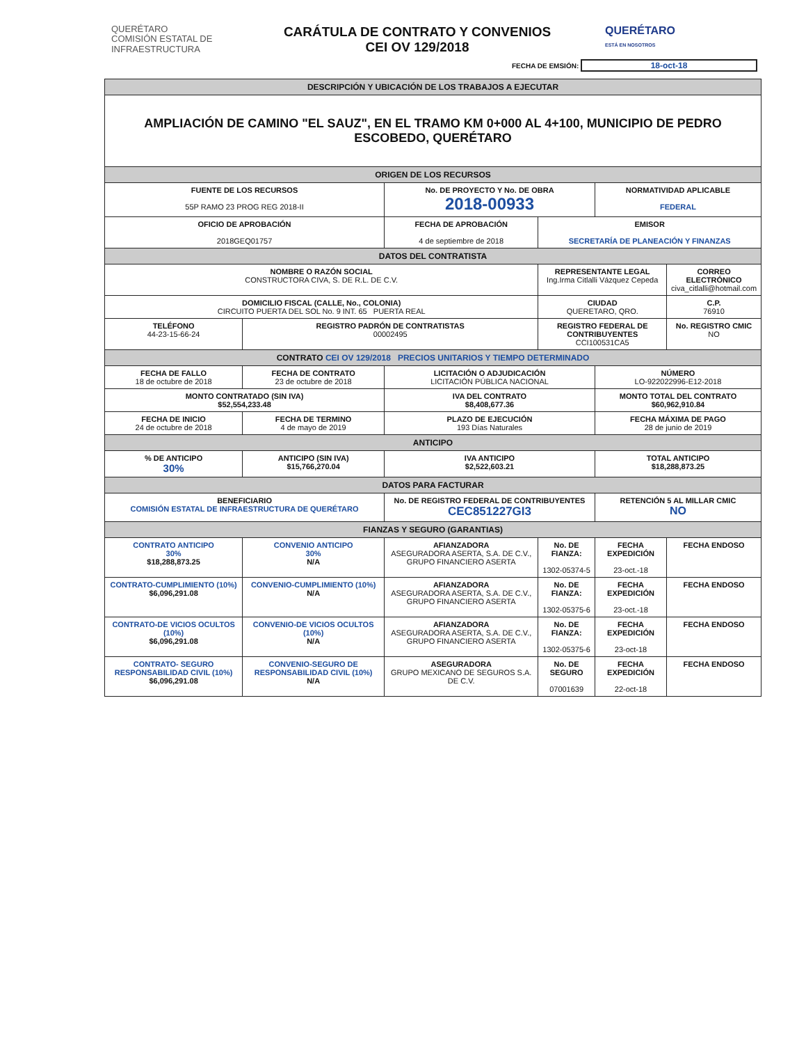QUERÉTARO
COMISIÓN ESTATAL DE
INFRAESTRUCTURA
CARÁTULA DE CONTRATO Y CONVENIOS
CEI OV 129/2018
QUERÉTARO
ESTÁ EN NOSOTROS
FECHA DE EMSIÓN: 18-oct-18
| DESCRIPCIÓN Y UBICACIÓN DE LOS TRABAJOS A EJECUTAR | | | | | |
| AMPLIACIÓN DE CAMINO "EL SAUZ", EN EL TRAMO KM 0+000 AL 4+100, MUNICIPIO DE PEDRO ESCOBEDO, QUERÉTARO | | | | | |
| ORIGEN DE LOS RECURSOS | | | | | |
| FUENTE DE LOS RECURSOS 55P RAMO 23 PROG REG 2018-II | | No. DE PROYECTO Y No. DE OBRA 2018-00933 | | NORMATIVIDAD APLICABLE FEDERAL | |
| OFICIO DE APROBACIÓN 2018GEQ01757 | | FECHA DE APROBACIÓN 4 de septiembre de 2018 | EMISOR SECRETARÍA DE PLANEACIÓN Y FINANZAS | | |
| DATOS DEL CONTRATISTA | | | | | |
| NOMBRE O RAZÓN SOCIAL CONSTRUCTORA CIVA, S. DE R.L. DE C.V. | | | REPRESENTANTE LEGAL Ing.Irma Citlalli Vázquez Cepeda | | CORREO ELECTRÓNICO civa_citlalli@hotmail.com |
| DOMICILIO FISCAL (CALLE, No., COLONIA) CIRCUITO PUERTA DEL SOL No. 9 INT. 65 PUERTA REAL | | | CIUDAD QUERETARO, QRO. | | C.P. 76910 |
| TELÉFONO 44-23-15-66-24 | REGISTRO PADRÓN DE CONTRATISTAS 00002495 | | REGISTRO FEDERAL DE CONTRIBUYENTES CCI100531CA5 | | No. REGISTRO CMIC NO |
| CONTRATO CEI OV 129/2018 PRECIOS UNITARIOS Y TIEMPO DETERMINADO | | | | | |
| FECHA DE FALLO 18 de octubre de 2018 | FECHA DE CONTRATO 23 de octubre de 2018 | LICITACIÓN O ADJUDICACIÓN LICITACIÓN PÚBLICA NACIONAL | | NÚMERO LO-922022996-E12-2018 | |
| MONTO CONTRATADO (SIN IVA) $52,554,233.48 | | IVA DEL CONTRATO $8,408,677.36 | | MONTO TOTAL DEL CONTRATO $60,962,910.84 | |
| FECHA DE INICIO 24 de octubre de 2018 | FECHA DE TERMINO 4 de mayo de 2019 | PLAZO DE EJECUCIÓN 193 Días Naturales | | FECHA MÁXIMA DE PAGO 28 de junio de 2019 | |
| ANTICIPO | | | | | |
| % DE ANTICIPO 30% | ANTICIPO (SIN IVA) $15,766,270.04 | IVA ANTICIPO $2,522,603.21 | | TOTAL ANTICIPO $18,288,873.25 | |
| DATOS PARA FACTURAR | | | | | |
| BENEFICIARIO COMISIÓN ESTATAL DE INFRAESTRUCTURA DE QUERÉTARO | | No. DE REGISTRO FEDERAL DE CONTRIBUYENTES CEC851227GI3 | | RETENCIÓN 5 AL MILLAR CMIC NO | |
| FIANZAS Y SEGURO (GARANTIAS) | | | | | |
| CONTRATO ANTICIPO 30% $18,288,873.25 | CONVENIO ANTICIPO 30% N/A | AFIANZADORA ASEGURADORA ASERTA, S.A. DE C.V., GRUPO FINANCIERO ASERTA | No. DE FIANZA: 1302-05374-5 | FECHA EXPEDICIÓN 23-oct.-18 | FECHA ENDOSO |
| CONTRATO-CUMPLIMIENTO (10%) $6,096,291.08 | CONVENIO-CUMPLIMIENTO (10%) N/A | AFIANZADORA ASEGURADORA ASERTA, S.A. DE C.V., GRUPO FINANCIERO ASERTA | No. DE FIANZA: 1302-05375-6 | FECHA EXPEDICIÓN 23-oct.-18 | FECHA ENDOSO |
| CONTRATO-DE VICIOS OCULTOS (10%) $6,096,291.08 | CONVENIO-DE VICIOS OCULTOS (10%) N/A | AFIANZADORA ASEGURADORA ASERTA, S.A. DE C.V., GRUPO FINANCIERO ASERTA | No. DE FIANZA: 1302-05375-6 | FECHA EXPEDICIÓN 23-oct-18 | FECHA ENDOSO |
| CONTRATO- SEGURO RESPONSABILIDAD CIVIL (10%) $6,096,291.08 | CONVENIO-SEGURO DE RESPONSABILIDAD CIVIL (10%) N/A | ASEGURADORA GRUPO MEXICANO DE SEGUROS S.A. DE C.V. | No. DE SEGURO 07001639 | FECHA EXPEDICIÓN 22-oct-18 | FECHA ENDOSO |